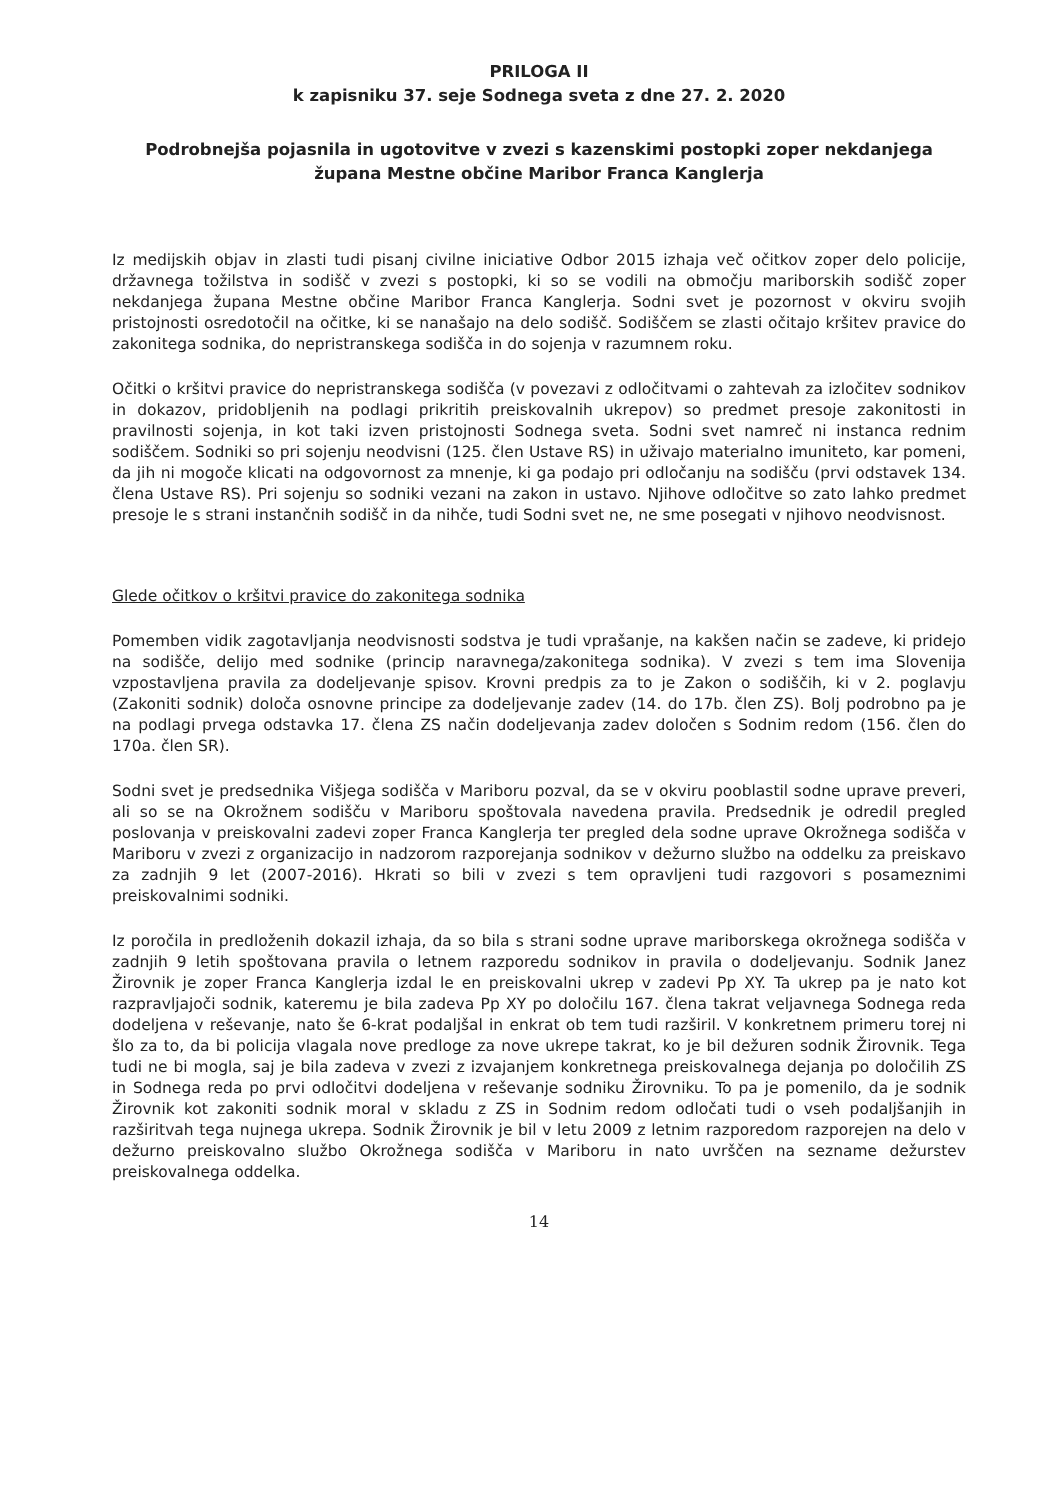PRILOGA II
k zapisniku 37. seje Sodnega sveta z dne 27. 2. 2020
Podrobnejša pojasnila in ugotovitve v zvezi s kazenskimi postopki zoper nekdanjega župana Mestne občine Maribor Franca Kanglerja
Iz medijskih objav in zlasti tudi pisanj civilne iniciative Odbor 2015 izhaja več očitkov zoper delo policije, državnega tožilstva in sodišč v zvezi s postopki, ki so se vodili na območju mariborskih sodišč zoper nekdanjega župana Mestne občine Maribor Franca Kanglerja. Sodni svet je pozornost v okviru svojih pristojnosti osredotočil na očitke, ki se nanašajo na delo sodišč. Sodiščem se zlasti očitajo kršitev pravice do zakonitega sodnika, do nepristranskega sodišča in do sojenja v razumnem roku.
Očitki o kršitvi pravice do nepristranskega sodišča (v povezavi z odločitvami o zahtevah za izločitev sodnikov in dokazov, pridobljenih na podlagi prikritih preiskovalnih ukrepov) so predmet presoje zakonitosti in pravilnosti sojenja, in kot taki izven pristojnosti Sodnega sveta. Sodni svet namreč ni instanca rednim sodiščem. Sodniki so pri sojenju neodvisni (125. člen Ustave RS) in uživajo materialno imuniteto, kar pomeni, da jih ni mogoče klicati na odgovornost za mnenje, ki ga podajo pri odločanju na sodišču (prvi odstavek 134. člena Ustave RS). Pri sojenju so sodniki vezani na zakon in ustavo. Njihove odločitve so zato lahko predmet presoje le s strani instančnih sodišč in da nihče, tudi Sodni svet ne, ne sme posegati v njihovo neodvisnost.
Glede očitkov o kršitvi pravice do zakonitega sodnika
Pomemben vidik zagotavljanja neodvisnosti sodstva je tudi vprašanje, na kakšen način se zadeve, ki pridejo na sodišče, delijo med sodnike (princip naravnega/zakonitega sodnika). V zvezi s tem ima Slovenija vzpostavljena pravila za dodeljevanje spisov. Krovni predpis za to je Zakon o sodiščih, ki v 2. poglavju (Zakoniti sodnik) določa osnovne principe za dodeljevanje zadev (14. do 17b. člen ZS). Bolj podrobno pa je na podlagi prvega odstavka 17. člena ZS način dodeljevanja zadev določen s Sodnim redom (156. člen do 170a. člen SR).
Sodni svet je predsednika Višjega sodišča v Mariboru pozval, da se v okviru pooblastil sodne uprave preveri, ali so se na Okrožnem sodišču v Mariboru spoštovala navedena pravila. Predsednik je odredil pregled poslovanja v preiskovalni zadevi zoper Franca Kanglerja ter pregled dela sodne uprave Okrožnega sodišča v Mariboru v zvezi z organizacijo in nadzorom razporejanja sodnikov v dežurno službo na oddelku za preiskavo za zadnjih 9 let (2007-2016). Hkrati so bili v zvezi s tem opravljeni tudi razgovori s posameznimi preiskovalnimi sodniki.
Iz poročila in predloženih dokazil izhaja, da so bila s strani sodne uprave mariborskega okrožnega sodišča v zadnjih 9 letih spoštovana pravila o letnem razporedu sodnikov in pravila o dodeljevanju. Sodnik Janez Žirovnik je zoper Franca Kanglerja izdal le en preiskovalni ukrep v zadevi Pp XY. Ta ukrep pa je nato kot razpravljajoči sodnik, kateremu je bila zadeva Pp XY po določilu 167. člena takrat veljavnega Sodnega reda dodeljena v reševanje, nato še 6-krat podaljšal in enkrat ob tem tudi razširil. V konkretnem primeru torej ni šlo za to, da bi policija vlagala nove predloge za nove ukrepe takrat, ko je bil dežuren sodnik Žirovnik. Tega tudi ne bi mogla, saj je bila zadeva v zvezi z izvajanjem konkretnega preiskovalnega dejanja po določilih ZS in Sodnega reda po prvi odločitvi dodeljena v reševanje sodniku Žirovniku. To pa je pomenilo, da je sodnik Žirovnik kot zakoniti sodnik moral v skladu z ZS in Sodnim redom odločati tudi o vseh podaljšanjih in razširitvah tega nujnega ukrepa. Sodnik Žirovnik je bil v letu 2009 z letnim razporedom razporejen na delo v dežurno preiskovalno službo Okrožnega sodišča v Mariboru in nato uvrščen na sezname dežurstev preiskovalnega oddelka.
14